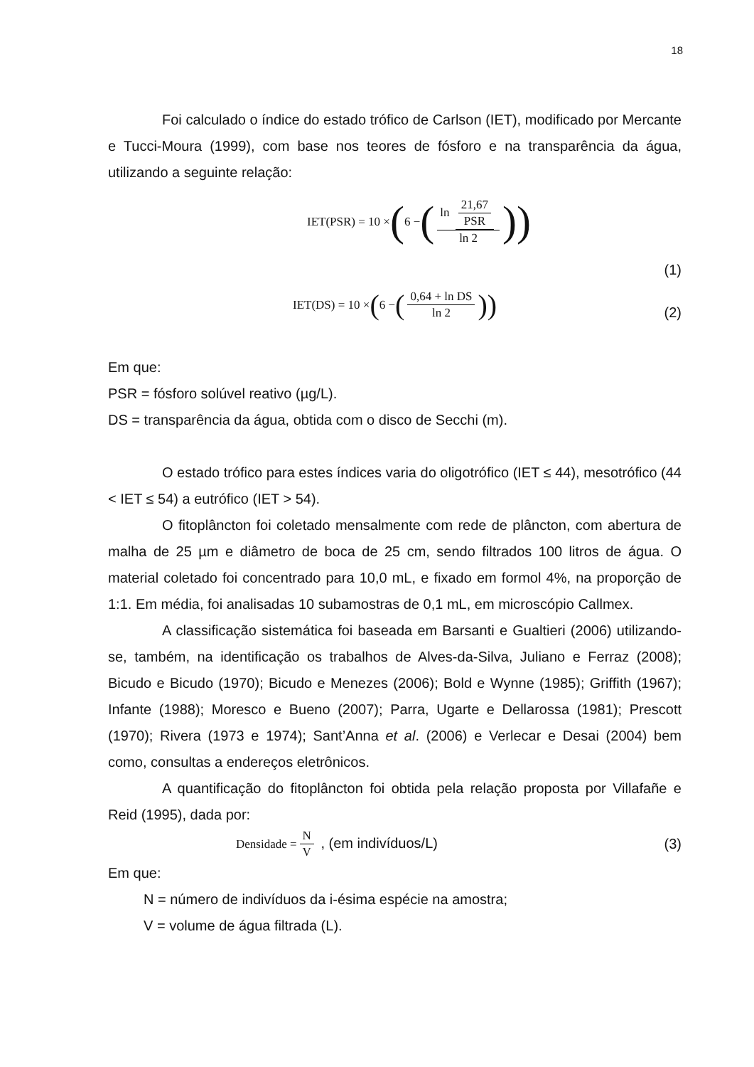18
Foi calculado o índice do estado trófico de Carlson (IET), modificado por Mercante e Tucci-Moura (1999), com base nos teores de fósforo e na transparência da água, utilizando a seguinte relação:
IET(PSR) = 10 × ( 6 − (ln 21,67 PSR ln 2))
(1)
IET(DS) = 10 × ( 6 − (0,64 + ln DS ln 2))
(2)
Em que:
PSR = fósforo solúvel reativo (µg/L).
DS = transparência da água, obtida com o disco de Secchi (m).
O estado trófico para estes índices varia do oligotrófico (IET ≤ 44), mesotrófico (44 < IET ≤ 54) a eutrófico (IET > 54).
O fitoplâncton foi coletado mensalmente com rede de plâncton, com abertura de malha de 25 µm e diâmetro de boca de 25 cm, sendo filtrados 100 litros de água. O material coletado foi concentrado para 10,0 mL, e fixado em formol 4%, na proporção de 1:1. Em média, foi analisadas 10 subamostras de 0,1 mL, em microscópio Callmex.
A classificação sistemática foi baseada em Barsanti e Gualtieri (2006) utilizando-se, também, na identificação os trabalhos de Alves-da-Silva, Juliano e Ferraz (2008); Bicudo e Bicudo (1970); Bicudo e Menezes (2006); Bold e Wynne (1985); Griffith (1967); Infante (1988); Moresco e Bueno (2007); Parra, Ugarte e Dellarossa (1981); Prescott (1970); Rivera (1973 e 1974); Sant’Anna et al. (2006) e Verlecar e Desai (2004) bem como, consultas a endereços eletrônicos.
A quantificação do fitoplâncton foi obtida pela relação proposta por Villafañe e Reid (1995), dada por:
Densidade = N V , (em indivíduos/L)
(3)
Em que:
N = número de indivíduos da i-ésima espécie na amostra;
V = volume de água filtrada (L).